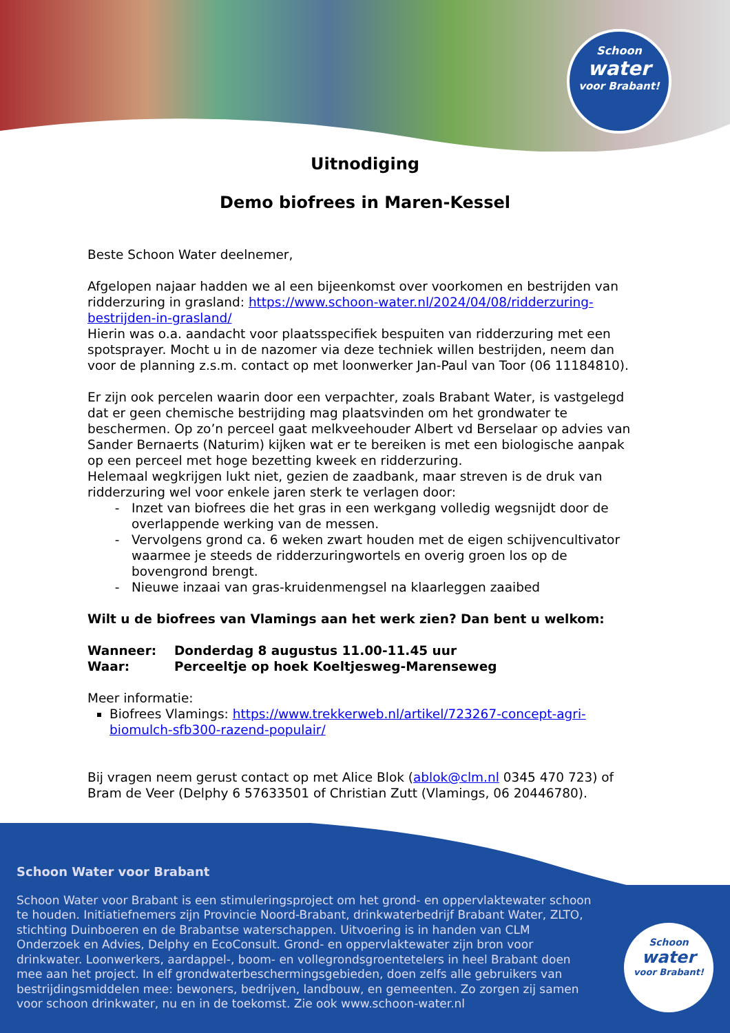Schoon
water
voor Brabant!
Uitnodiging
Demo biofrees in Maren-Kessel
Beste Schoon Water deelnemer,
Afgelopen najaar hadden we al een bijeenkomst over voorkomen en bestrijden van ridderzuring in grasland: https://www.schoon-water.nl/2024/04/08/ridderzuring-bestrijden-in-grasland/
Hierin was o.a. aandacht voor plaatsspecifiek bespuiten van ridderzuring met een spotsprayer. Mocht u in de nazomer via deze techniek willen bestrijden, neem dan voor de planning z.s.m. contact op met loonwerker Jan-Paul van Toor (06 11184810).
Er zijn ook percelen waarin door een verpachter, zoals Brabant Water, is vastgelegd dat er geen chemische bestrijding mag plaatsvinden om het grondwater te beschermen. Op zo’n perceel gaat melkveehouder Albert vd Berselaar op advies van Sander Bernaerts (Naturim) kijken wat er te bereiken is met een biologische aanpak op een perceel met hoge bezetting kweek en ridderzuring.
Helemaal wegkrijgen lukt niet, gezien de zaadbank, maar streven is de druk van ridderzuring wel voor enkele jaren sterk te verlagen door:
Inzet van biofrees die het gras in een werkgang volledig wegsnijdt door de overlappende werking van de messen.
Vervolgens grond ca. 6 weken zwart houden met de eigen schijvencultivator waarmee je steeds de ridderzuringwortels en overig groen los op de bovengrond brengt.
Nieuwe inzaai van gras-kruidenmengsel na klaarleggen zaaibed
Wilt u de biofrees van Vlamings aan het werk zien? Dan bent u welkom:
Wanneer: Donderdag 8 augustus 11.00-11.45 uur
Waar: Perceeltje op hoek Koeltjesweg-Marenseweg
Meer informatie:
Biofrees Vlamings: https://www.trekkerweb.nl/artikel/723267-concept-agri-biomulch-sfb300-razend-populair/
Bij vragen neem gerust contact op met Alice Blok (ablok@clm.nl 0345 470 723) of Bram de Veer (Delphy 6 57633501 of Christian Zutt (Vlamings, 06 20446780).
Schoon Water voor Brabant
Schoon Water voor Brabant is een stimuleringsproject om het grond- en oppervlaktewater schoon te houden. Initiatiefnemers zijn Provincie Noord-Brabant, drinkwaterbedrijf Brabant Water, ZLTO, stichting Duinboeren en de Brabantse waterschappen. Uitvoering is in handen van CLM Onderzoek en Advies, Delphy en EcoConsult. Grond- en oppervlaktewater zijn bron voor drinkwater. Loonwerkers, aardappel-, boom- en vollegrondsgroentetelers in heel Brabant doen mee aan het project. In elf grondwaterbeschermingsgebieden, doen zelfs alle gebruikers van bestrijdingsmiddelen mee: bewoners, bedrijven, landbouw, en gemeenten. Zo zorgen zij samen voor schoon drinkwater, nu en in de toekomst. Zie ook www.schoon-water.nl
Schoon
water
voor Brabant!